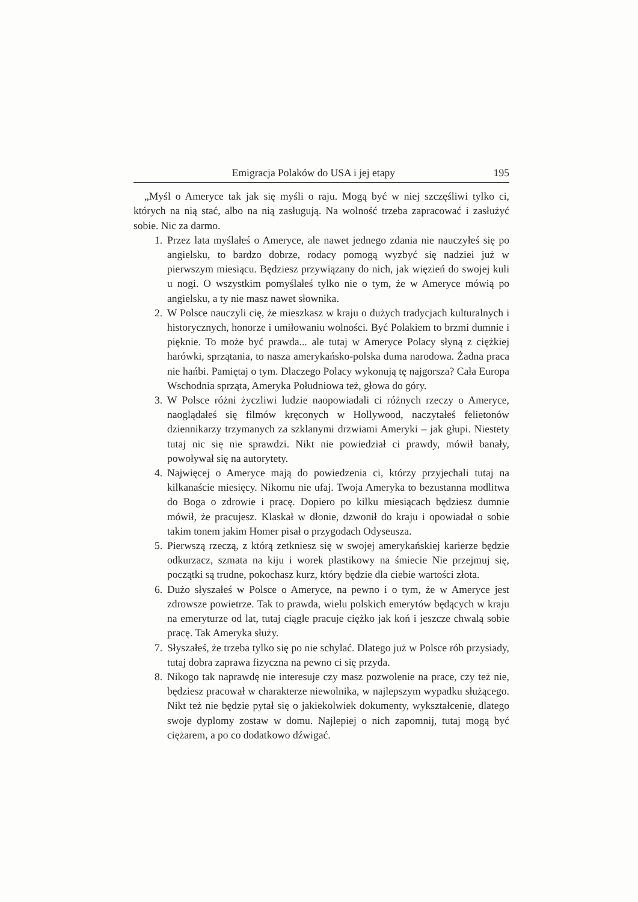Emigracja Polaków do USA i jej etapy 195
„Myśl o Ameryce tak jak się myśli o raju. Mogą być w niej szczęśliwi tylko ci, których na nią stać, albo na nią zasługują. Na wolność trzeba zapracować i zasłużyć sobie. Nic za darmo.
1. Przez lata myślałeś o Ameryce, ale nawet jednego zdania nie nauczyłeś się po angielsku, to bardzo dobrze, rodacy pomogą wyzbyć się nadziei już w pierwszym miesiącu. Będziesz przywiązany do nich, jak więzień do swojej kuli u nogi. O wszystkim pomyślałeś tylko nie o tym, że w Ameryce mówią po angielsku, a ty nie masz nawet słownika.
2. W Polsce nauczyli cię, że mieszkasz w kraju o dużych tradycjach kulturalnych i historycznych, honorze i umiłowaniu wolności. Być Polakiem to brzmi dumnie i pięknie. To może być prawda... ale tutaj w Ameryce Polacy słyną z ciężkiej harówki, sprzątania, to nasza amerykańsko-polska duma narodowa. Żadna praca nie hańbi. Pamiętaj o tym. Dlaczego Polacy wykonują tę najgorsza? Cała Europa Wschodnia sprząta, Ameryka Południowa też, głowa do góry.
3. W Polsce różni życzliwi ludzie naopowiadali ci różnych rzeczy o Ameryce, naoglądałeś się filmów kręconych w Hollywood, naczytałeś felietonów dziennikarzy trzymanych za szklanymi drzwiami Ameryki – jak głupi. Niestety tutaj nic się nie sprawdzi. Nikt nie powiedział ci prawdy, mówił banały, powoływał się na autorytety.
4. Najwięcej o Ameryce mają do powiedzenia ci, którzy przyjechali tutaj na kilkanaście miesięcy. Nikomu nie ufaj. Twoja Ameryka to bezustanna modlitwa do Boga o zdrowie i pracę. Dopiero po kilku miesiącach będziesz dumnie mówił, że pracujesz. Klaskał w dłonie, dzwonił do kraju i opowiadał o sobie takim tonem jakim Homer pisał o przygodach Odyseusza.
5. Pierwszą rzeczą, z którą zetkniesz się w swojej amerykańskiej karierze będzie odkurzacz, szmata na kiju i worek plastikowy na śmiecie Nie przejmuj się, początki są trudne, pokochasz kurz, który będzie dla ciebie wartości złota.
6. Dużo słyszałeś w Polsce o Ameryce, na pewno i o tym, że w Ameryce jest zdrowsze powietrze. Tak to prawda, wielu polskich emerytów będących w kraju na emeryturze od lat, tutaj ciągle pracuje ciężko jak koń i jeszcze chwalą sobie pracę. Tak Ameryka służy.
7. Słyszałeś, że trzeba tylko się po nie schylać. Dlatego już w Polsce rób przysiady, tutaj dobra zaprawa fizyczna na pewno ci się przyda.
8. Nikogo tak naprawdę nie interesuje czy masz pozwolenie na prace, czy też nie, będziesz pracował w charakterze niewolnika, w najlepszym wypadku służącego. Nikt też nie będzie pytał się o jakiekolwiek dokumenty, wykształcenie, dlatego swoje dyplomy zostaw w domu. Najlepiej o nich zapomnij, tutaj mogą być ciężarem, a po co dodatkowo dźwigać.